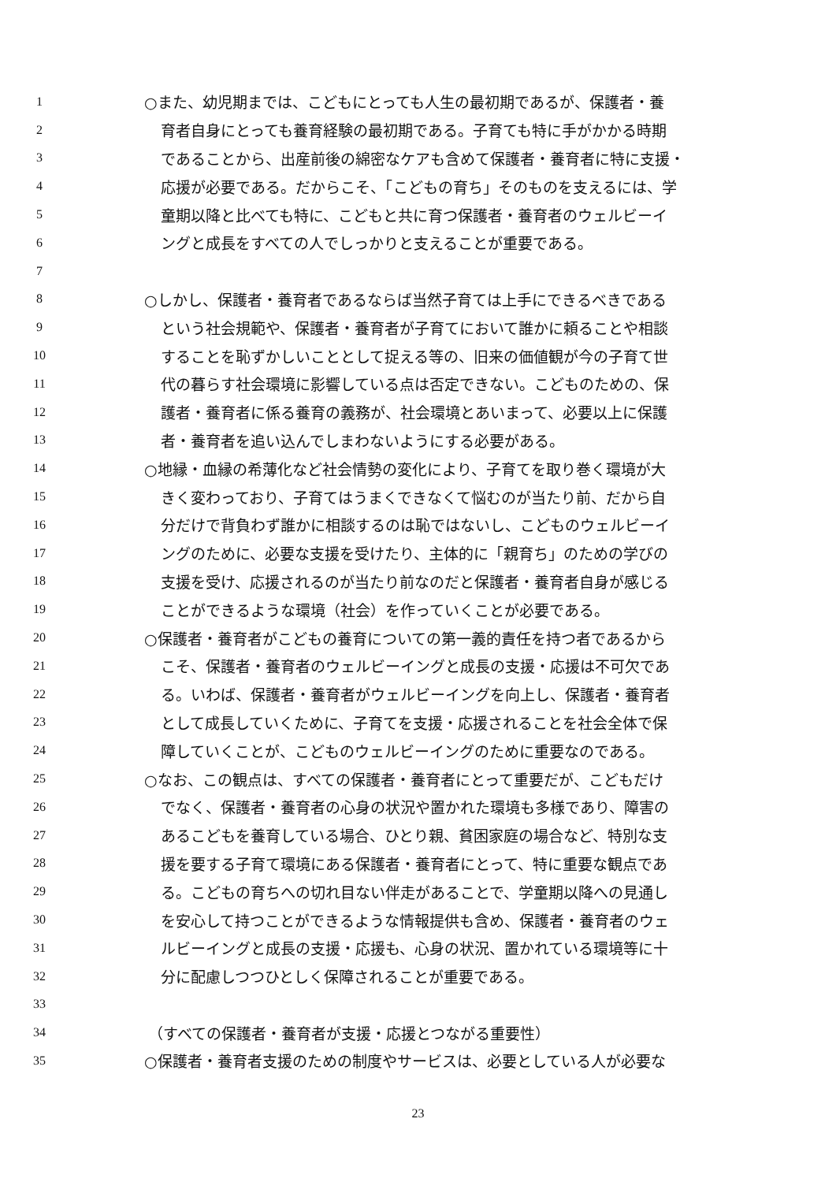1 ○また、幼児期までは、こどもにとっても人生の最初期であるが、保護者・養
2 育者自身にとっても養育経験の最初期である。子育ても特に手がかかる時期
3 であることから、出産前後の綿密なケアも含めて保護者・養育者に特に支援・
4 応援が必要である。だからこそ、「こどもの育ち」そのものを支えるには、学
5 童期以降と比べても特に、こどもと共に育つ保護者・養育者のウェルビーイ
6 ングと成長をすべての人でしっかりと支えることが重要である。
7
8 ○しかし、保護者・養育者であるならば当然子育ては上手にできるべきである
9 という社会規範や、保護者・養育者が子育てにおいて誰かに頼ることや相談
10 することを恥ずかしいこととして捉える等の、旧来の価値観が今の子育て世
11 代の暮らす社会環境に影響している点は否定できない。こどものための、保
12 護者・養育者に係る養育の義務が、社会環境とあいまって、必要以上に保護
13 者・養育者を追い込んでしまわないようにする必要がある。
14 ○地縁・血縁の希薄化など社会情勢の変化により、子育てを取り巻く環境が大
15 きく変わっており、子育てはうまくできなくて悩むのが当たり前、だから自
16 分だけで背負わず誰かに相談するのは恥ではないし、こどものウェルビーイ
17 ングのために、必要な支援を受けたり、主体的に「親育ち」のための学びの
18 支援を受け、応援されるのが当たり前なのだと保護者・養育者自身が感じる
19 ことができるような環境（社会）を作っていくことが必要である。
20 ○保護者・養育者がこどもの養育についての第一義的責任を持つ者であるから
21 こそ、保護者・養育者のウェルビーイングと成長の支援・応援は不可欠であ
22 る。いわば、保護者・養育者がウェルビーイングを向上し、保護者・養育者
23 として成長していくために、子育てを支援・応援されることを社会全体で保
24 障していくことが、こどものウェルビーイングのために重要なのである。
25 ○なお、この観点は、すべての保護者・養育者にとって重要だが、こどもだけ
26 でなく、保護者・養育者の心身の状況や置かれた環境も多様であり、障害の
27 あるこどもを養育している場合、ひとり親、貧困家庭の場合など、特別な支
28 援を要する子育て環境にある保護者・養育者にとって、特に重要な観点であ
29 る。こどもの育ちへの切れ目ない伴走があることで、学童期以降への見通し
30 を安心して持つことができるような情報提供も含め、保護者・養育者のウェ
31 ルビーイングと成長の支援・応援も、心身の状況、置かれている環境等に十
32 分に配慮しつつひとしく保障されることが重要である。
33
34 （すべての保護者・養育者が支援・応援とつながる重要性）
35 ○保護者・養育者支援のための制度やサービスは、必要としている人が必要な
23